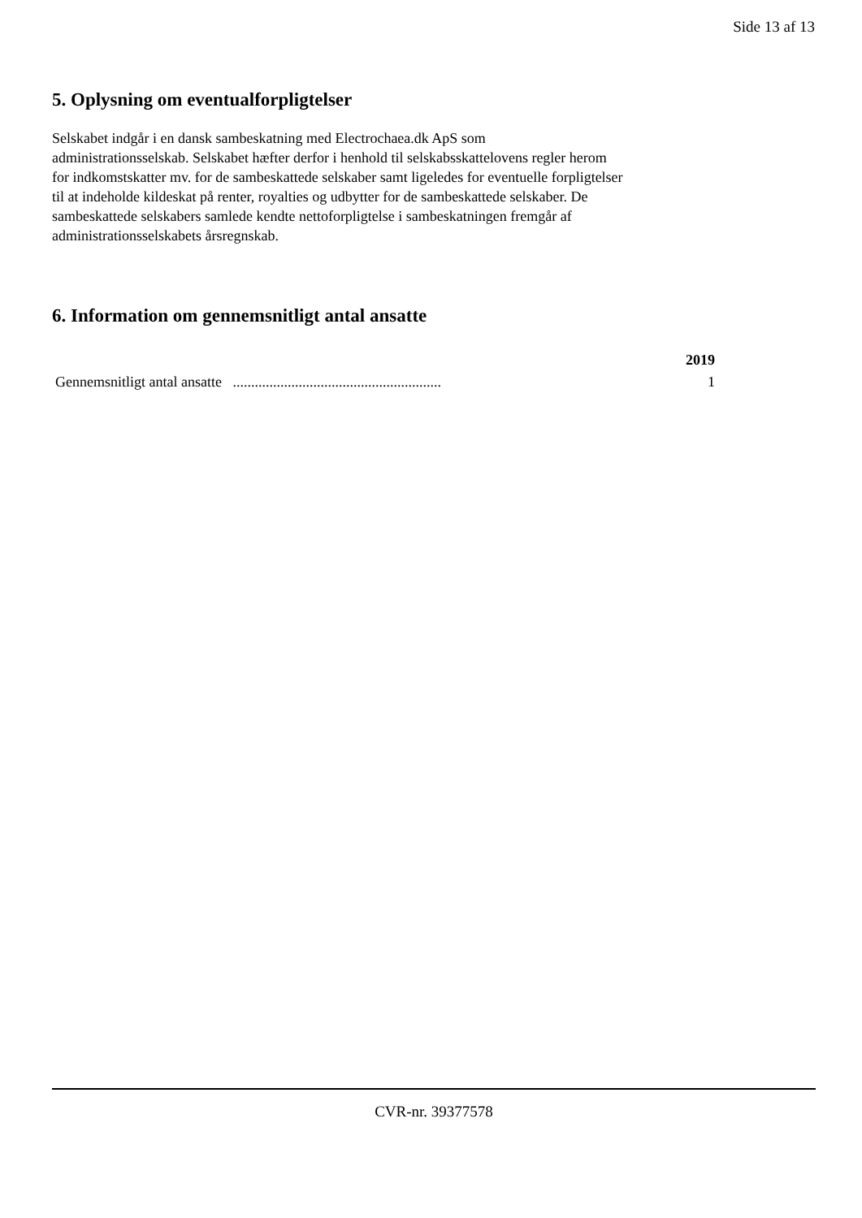Side 13 af 13
5. Oplysning om eventualforpligtelser
Selskabet indgår i en dansk sambeskatning med Electrochaea.dk ApS som
administrationsselskab. Selskabet hæfter derfor i henhold til selskabsskattelovens regler herom
for indkomstskatter mv. for de sambeskattede selskaber samt ligeledes for eventuelle forpligtelser
til at indeholde kildeskat på renter, royalties og udbytter for de sambeskattede selskaber. De
sambeskattede selskabers samlede kendte nettoforpligtelse i sambeskatningen fremgår af
administrationsselskabets årsregnskab.
6. Information om gennemsnitligt antal ansatte
| | 2019 |
| --- | --- |
| Gennemsnitligt antal ansatte ......................................................... | 1 |
CVR-nr. 39377578